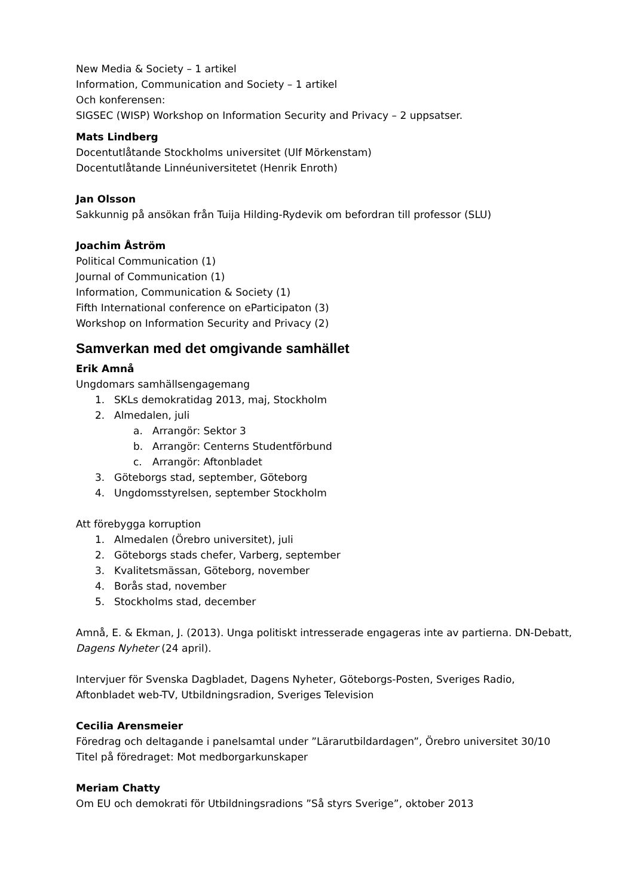New Media & Society – 1 artikel
Information, Communication and Society – 1 artikel
Och konferensen:
SIGSEC (WISP) Workshop on Information Security and Privacy – 2 uppsatser.
Mats Lindberg
Docentutlåtande Stockholms universitet (Ulf Mörkenstam)
Docentutlåtande Linnéuniversitetet (Henrik Enroth)
Jan Olsson
Sakkunnig på ansökan från Tuija Hilding-Rydevik om befordran till professor (SLU)
Joachim Åström
Political Communication (1)
Journal of Communication (1)
Information, Communication & Society (1)
Fifth International conference on eParticipaton (3)
Workshop on Information Security and Privacy (2)
Samverkan med det omgivande samhället
Erik Amnå
Ungdomars samhällsengagemang
1. SKLs demokratidag 2013, maj, Stockholm
2. Almedalen, juli
a. Arrangör: Sektor 3
b. Arrangör: Centerns Studentförbund
c. Arrangör: Aftonbladet
3. Göteborgs stad, september, Göteborg
4. Ungdomsstyrelsen, september Stockholm
Att förebygga korruption
1. Almedalen (Örebro universitet), juli
2. Göteborgs stads chefer, Varberg, september
3. Kvalitetsmässan, Göteborg, november
4. Borås stad, november
5. Stockholms stad, december
Amnå, E. & Ekman, J. (2013). Unga politiskt intresserade engageras inte av partierna. DN-Debatt, Dagens Nyheter (24 april).
Intervjuer för Svenska Dagbladet, Dagens Nyheter, Göteborgs-Posten, Sveriges Radio, Aftonbladet web-TV, Utbildningsradion, Sveriges Television
Cecilia Arensmeier
Föredrag och deltagande i panelsamtal under ”Lärarutbildardagen”, Örebro universitet 30/10
Titel på föredraget: Mot medborgarkunskaper
Meriam Chatty
Om EU och demokrati för Utbildningsradions ”Så styrs Sverige”, oktober 2013